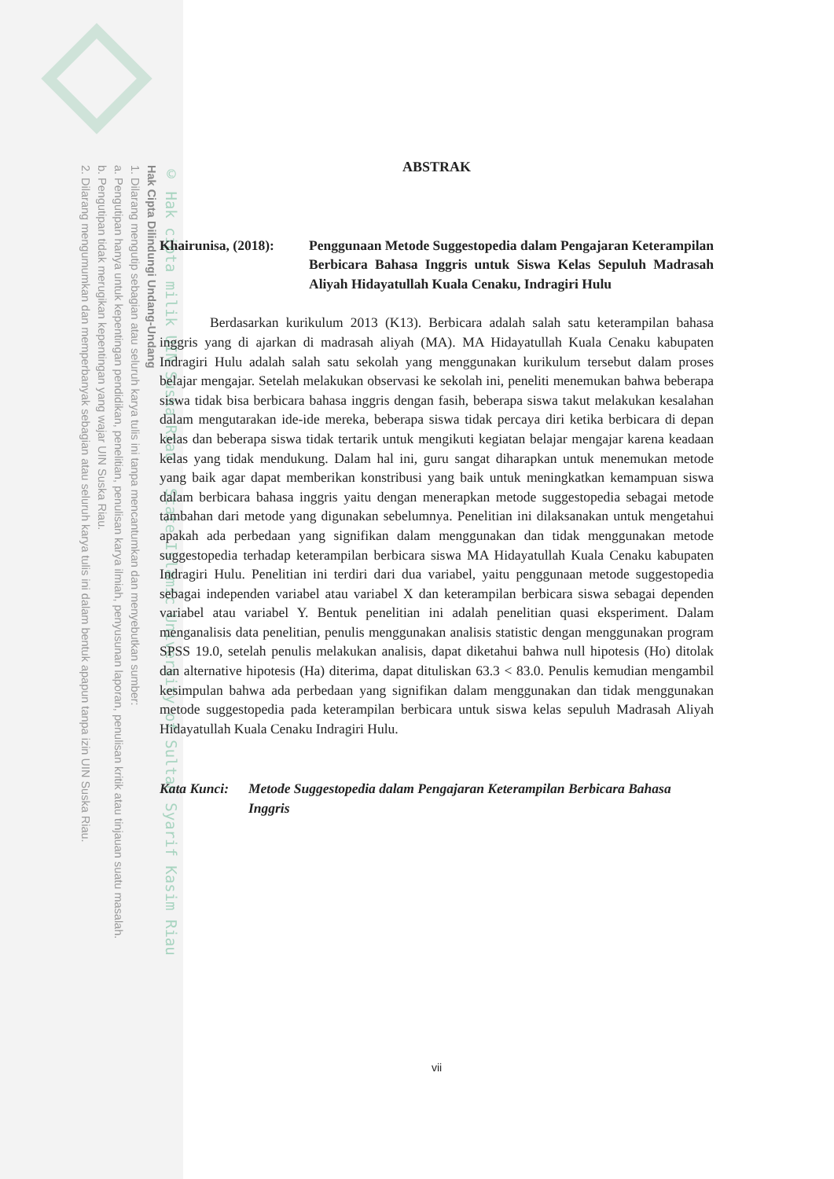© Hak cipta milik UIN Suska Riau State Islamic University of Sultan Syarif Kasim Riau
Hak Cipta Dilindungi Undang-Undang
1. Dilarang mengutip sebagian atau seluruh karya tulis ini tanpa mencantumkan dan menyebutkan sumber:
a. Pengutipan hanya untuk kepentingan pendidikan, penelitian, penulisan karya ilmiah, penyusunan laporan, penulisan kritik atau tinjauan suatu masalah.
b. Pengutipan tidak merugikan kepentingan yang wajar UIN Suska Riau.
2. Dilarang mengumumkan dan memperbanyak sebagian atau seluruh karya tulis ini dalam bentuk apapun tanpa izin UIN Suska Riau.
ABSTRAK
Khairunisa, (2018):
Penggunaan Metode Suggestopedia dalam Pengajaran Keterampilan Berbicara Bahasa Inggris untuk Siswa Kelas Sepuluh Madrasah Aliyah Hidayatullah Kuala Cenaku, Indragiri Hulu
Berdasarkan kurikulum 2013 (K13). Berbicara adalah salah satu keterampilan bahasa inggris yang di ajarkan di madrasah aliyah (MA). MA Hidayatullah Kuala Cenaku kabupaten Indragiri Hulu adalah salah satu sekolah yang menggunakan kurikulum tersebut dalam proses belajar mengajar. Setelah melakukan observasi ke sekolah ini, peneliti menemukan bahwa beberapa siswa tidak bisa berbicara bahasa inggris dengan fasih, beberapa siswa takut melakukan kesalahan dalam mengutarakan ide-ide mereka, beberapa siswa tidak percaya diri ketika berbicara di depan kelas dan beberapa siswa tidak tertarik untuk mengikuti kegiatan belajar mengajar karena keadaan kelas yang tidak mendukung. Dalam hal ini, guru sangat diharapkan untuk menemukan metode yang baik agar dapat memberikan konstribusi yang baik untuk meningkatkan kemampuan siswa dalam berbicara bahasa inggris yaitu dengan menerapkan metode suggestopedia sebagai metode tambahan dari metode yang digunakan sebelumnya. Penelitian ini dilaksanakan untuk mengetahui apakah ada perbedaan yang signifikan dalam menggunakan dan tidak menggunakan metode suggestopedia terhadap keterampilan berbicara siswa MA Hidayatullah Kuala Cenaku kabupaten Indragiri Hulu. Penelitian ini terdiri dari dua variabel, yaitu penggunaan metode suggestopedia sebagai independen variabel atau variabel X dan keterampilan berbicara siswa sebagai dependen variabel atau variabel Y. Bentuk penelitian ini adalah penelitian quasi eksperiment. Dalam menganalisis data penelitian, penulis menggunakan analisis statistic dengan menggunakan program SPSS 19.0, setelah penulis melakukan analisis, dapat diketahui bahwa null hipotesis (Ho) ditolak dan alternative hipotesis (Ha) diterima, dapat dituliskan 63.3 < 83.0. Penulis kemudian mengambil kesimpulan bahwa ada perbedaan yang signifikan dalam menggunakan dan tidak menggunakan metode suggestopedia pada keterampilan berbicara untuk siswa kelas sepuluh Madrasah Aliyah Hidayatullah Kuala Cenaku Indragiri Hulu.
Kata Kunci:
Metode Suggestopedia dalam Pengajaran Keterampilan Berbicara Bahasa Inggris
vii